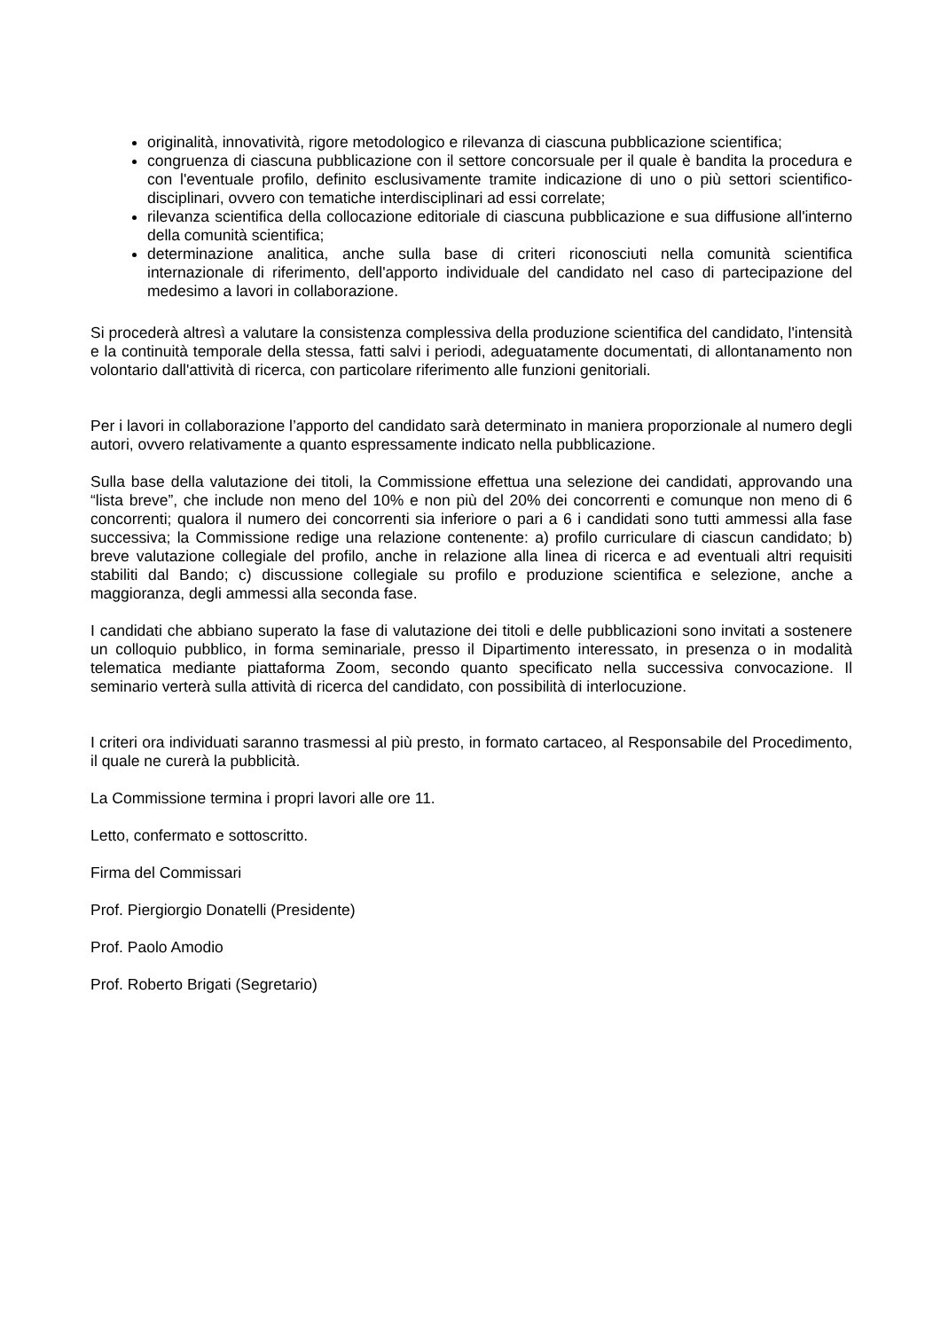originalità, innovatività, rigore metodologico e rilevanza di ciascuna pubblicazione scientifica;
congruenza di ciascuna pubblicazione con il settore concorsuale per il quale è bandita la procedura e con l'eventuale profilo, definito esclusivamente tramite indicazione di uno o più settori scientifico-disciplinari, ovvero con tematiche interdisciplinari ad essi correlate;
rilevanza scientifica della collocazione editoriale di ciascuna pubblicazione e sua diffusione all'interno della comunità scientifica;
determinazione analitica, anche sulla base di criteri riconosciuti nella comunità scientifica internazionale di riferimento, dell'apporto individuale del candidato nel caso di partecipazione del medesimo a lavori in collaborazione.
Si procederà altresì a valutare la consistenza complessiva della produzione scientifica del candidato, l'intensità e la continuità temporale della stessa, fatti salvi i periodi, adeguatamente documentati, di allontanamento non volontario dall'attività di ricerca, con particolare riferimento alle funzioni genitoriali.
Per i lavori in collaborazione l’apporto del candidato sarà determinato in maniera proporzionale al numero degli autori, ovvero relativamente a quanto espressamente indicato nella pubblicazione.
Sulla base della valutazione dei titoli, la Commissione effettua una selezione dei candidati, approvando una “lista breve”, che include non meno del 10% e non più del 20% dei concorrenti e comunque non meno di 6 concorrenti; qualora il numero dei concorrenti sia inferiore o pari a 6 i candidati sono tutti ammessi alla fase successiva; la Commissione redige una relazione contenente: a) profilo curriculare di ciascun candidato; b) breve valutazione collegiale del profilo, anche in relazione alla linea di ricerca e ad eventuali altri requisiti stabiliti dal Bando; c) discussione collegiale su profilo e produzione scientifica e selezione, anche a maggioranza, degli ammessi alla seconda fase.
I candidati che abbiano superato la fase di valutazione dei titoli e delle pubblicazioni sono invitati a sostenere un colloquio pubblico, in forma seminariale, presso il Dipartimento interessato, in presenza o in modalità telematica mediante piattaforma Zoom, secondo quanto specificato nella successiva convocazione. Il seminario verterà sulla attività di ricerca del candidato, con possibilità di interlocuzione.
I criteri ora individuati saranno trasmessi al più presto, in formato cartaceo, al Responsabile del Procedimento, il quale ne curerà la pubblicità.
La Commissione termina i propri lavori alle ore 11.
Letto, confermato e sottoscritto.
Firma del Commissari
Prof. Piergiorgio Donatelli (Presidente)
Prof. Paolo Amodio
Prof. Roberto Brigati (Segretario)